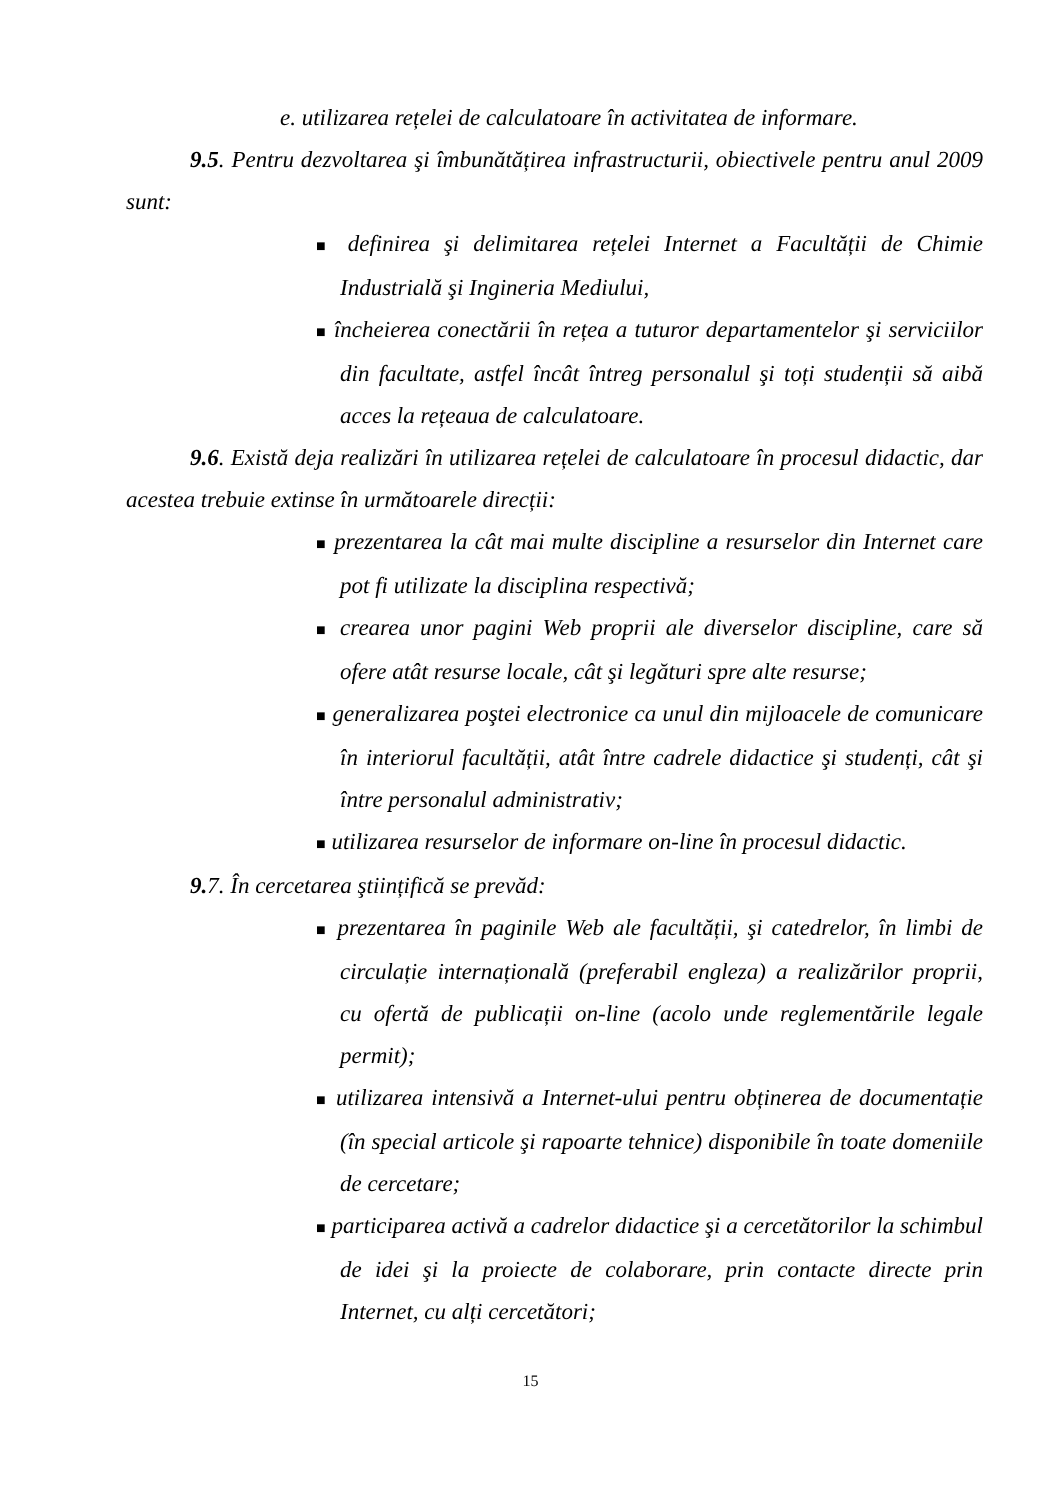e. utilizarea rețelei de calculatoare în activitatea de informare.
9.5. Pentru dezvoltarea şi îmbunătățirea infrastructurii, obiectivele pentru anul 2009 sunt:
■ definirea şi delimitarea rețelei Internet a Facultății de Chimie Industrială şi Ingineria Mediului,
■ încheierea conectării în rețea a tuturor departamentelor şi serviciilor din facultate, astfel încât întreg personalul şi toți studenții să aibă acces la rețeaua de calculatoare.
9.6. Există deja realizări în utilizarea rețelei de calculatoare în procesul didactic, dar acestea trebuie extinse în următoarele direcții:
■ prezentarea la cât mai multe discipline a resurselor din Internet care pot fi utilizate la disciplina respectivă;
■ crearea unor pagini Web proprii ale diverselor discipline, care să ofere atât resurse locale, cât şi legături spre alte resurse;
■ generalizarea poştei electronice ca unul din mijloacele de comunicare în interiorul facultății, atât între cadrele didactice şi studenți, cât şi între personalul administrativ;
■ utilizarea resurselor de informare on-line în procesul didactic.
9. 7. În cercetarea ştiințifică se prevăd:
■ prezentarea în paginile Web ale facultății, şi catedrelor, în limbi de circulație internațională (preferabil engleza) a realizărilor proprii, cu ofertă de publicații on-line (acolo unde reglementările legale permit);
■ utilizarea intensivă a Internet-ului pentru obținerea de documentație (în special articole şi rapoarte tehnice) disponibile în toate domeniile de cercetare;
■ participarea activă a cadrelor didactice şi a cercetătorilor la schimbul de idei şi la proiecte de colaborare, prin contacte directe prin Internet, cu alți cercetători;
15